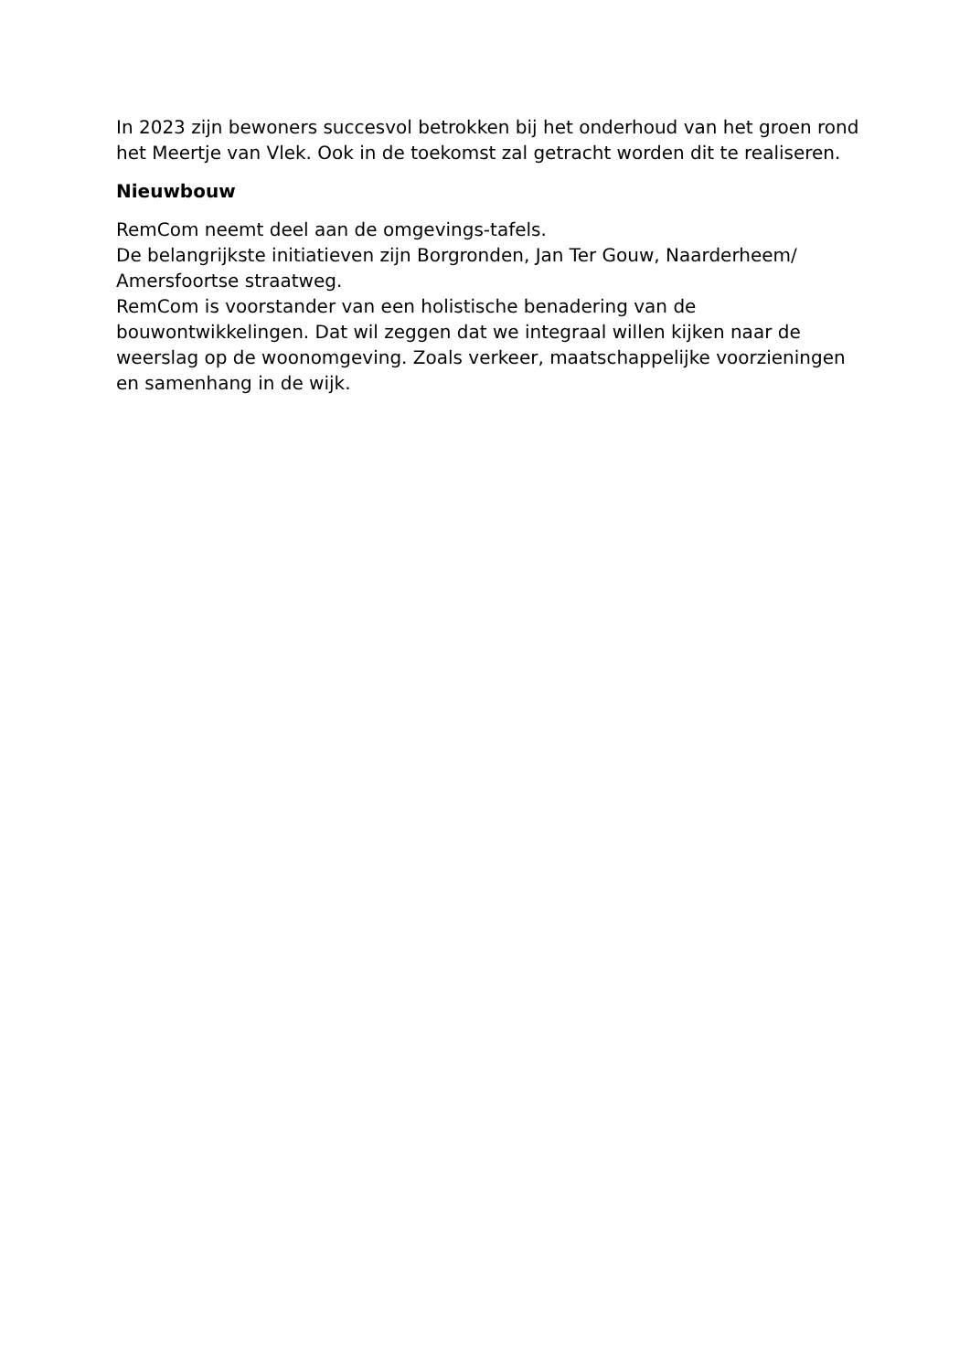In 2023 zijn bewoners succesvol betrokken bij het onderhoud van het groen rond het Meertje van Vlek. Ook in de toekomst zal getracht worden dit te realiseren.
Nieuwbouw
RemCom neemt deel aan de omgevings-tafels.
De belangrijkste initiatieven zijn Borgronden, Jan Ter Gouw, Naarderheem/ Amersfoortse straatweg.
RemCom is voorstander van een holistische benadering van de bouwontwikkelingen. Dat wil zeggen dat we integraal willen kijken naar de weerslag op de woonomgeving. Zoals verkeer, maatschappelijke voorzieningen en samenhang in de wijk.